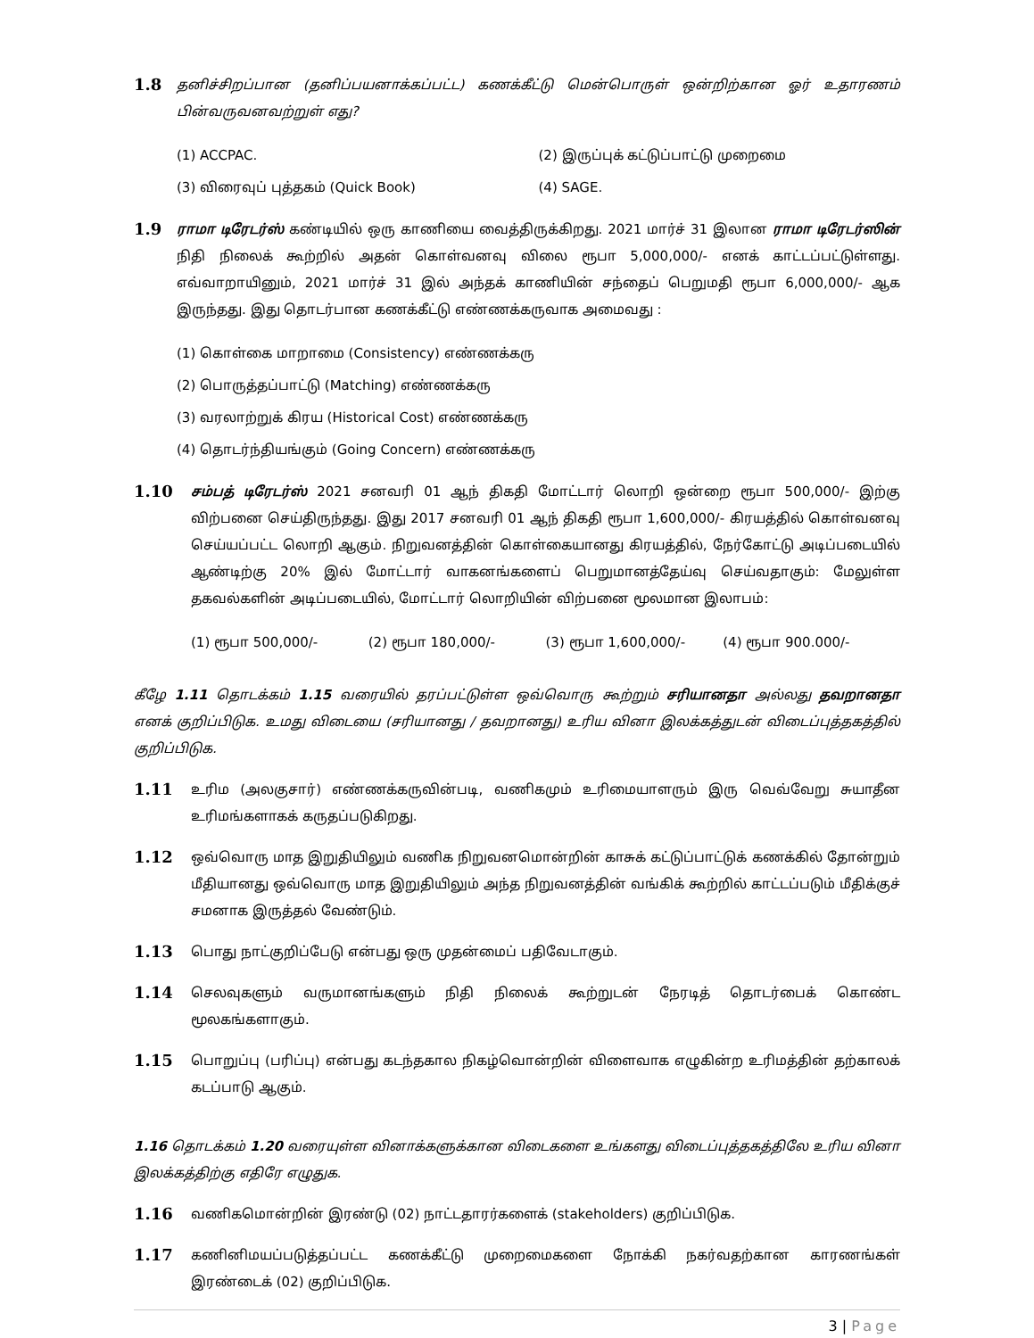1.8
தனிச்சிறப்பான (தனிப்பயனாக்கப்பட்ட) கணக்கீட்டு மென்பொருள் ஒன்றிற்கான ஓர் உதாரணம் பின்வருவனவற்றுள் எது?
(1) ACCPAC. (2) இருப்புக் கட்டுப்பாட்டு முறைமை
(3) விரைவுப் புத்தகம் (Quick Book) (4) SAGE.
1.9
ராமா டிரேடர்ஸ் கண்டியில் ஒரு காணியை வைத்திருக்கிறது. 2021 மார்ச் 31 இலான ராமா டிரேடர்ஸின் நிதி நிலைக் கூற்றில் அதன் கொள்வனவு விலை ரூபா 5,000,000/- எனக் காட்டப்பட்டுள்ளது. எவ்வாறாயினும், 2021 மார்ச் 31 இல் அந்தக் காணியின் சந்தைப் பெறுமதி ரூபா 6,000,000/- ஆக இருந்தது. இது தொடர்பான கணக்கீட்டு எண்ணக்கருவாக அமைவது :
(1) கொள்கை மாறாமை (Consistency) எண்ணக்கரு
(2) பொருத்தப்பாட்டு (Matching) எண்ணக்கரு
(3) வரலாற்றுக் கிரய (Historical Cost) எண்ணக்கரு
(4) தொடர்ந்தியங்கும் (Going Concern) எண்ணக்கரு
1.10
சம்பத் டிரேடர்ஸ் 2021 சனவரி 01 ஆந் திகதி மோட்டார் லொறி ஒன்றை ரூபா 500,000/- இற்கு விற்பனை செய்திருந்தது. இது 2017 சனவரி 01 ஆந் திகதி ரூபா 1,600,000/- கிரயத்தில் கொள்வனவு செய்யப்பட்ட லொறி ஆகும். நிறுவனத்தின் கொள்கையானது கிரயத்தில், நேர்கோட்டு அடிப்படையில் ஆண்டிற்கு 20% இல் மோட்டார் வாகனங்களைப் பெறுமானத்தேய்வு செய்வதாகும்: மேலுள்ள தகவல்களின் அடிப்படையில், மோட்டார் லொறியின் விற்பனை மூலமான இலாபம்:
(1) ரூபா 500,000/- (2) ரூபா 180,000/- (3) ரூபா 1,600,000/- (4) ரூபா 900.000/-
கீழே 1.11 தொடக்கம் 1.15 வரையில் தரப்பட்டுள்ள ஒவ்வொரு கூற்றும் சரியானதா அல்லது தவறானதா எனக் குறிப்பிடுக. உமது விடையை (சரியானது / தவறானது) உரிய வினா இலக்கத்துடன் விடைப்புத்தகத்தில் குறிப்பிடுக.
1.11
உரிம (அலகுசார்) எண்ணக்கருவின்படி, வணிகமும் உரிமையாளரும் இரு வெவ்வேறு சுயாதீன உரிமங்களாகக் கருதப்படுகிறது.
1.12
ஒவ்வொரு மாத இறுதியிலும் வணிக நிறுவனமொன்றின் காசுக் கட்டுப்பாட்டுக் கணக்கில் தோன்றும் மீதியானது ஒவ்வொரு மாத இறுதியிலும் அந்த நிறுவனத்தின் வங்கிக் கூற்றில் காட்டப்படும் மீதிக்குச் சமனாக இருத்தல் வேண்டும்.
1.13
பொது நாட்குறிப்பேடு என்பது ஒரு முதன்மைப் பதிவேடாகும்.
1.14
செலவுகளும் வருமானங்களும் நிதி நிலைக் கூற்றுடன் நேரடித் தொடர்பைக் கொண்ட மூலகங்களாகும்.
1.15
பொறுப்பு (பரிப்பு) என்பது கடந்தகால நிகழ்வொன்றின் விளைவாக எழுகின்ற உரிமத்தின் தற்காலக் கடப்பாடு ஆகும்.
1.16 தொடக்கம் 1.20 வரையுள்ள வினாக்களுக்கான விடைகளை உங்களது விடைப்புத்தகத்திலே உரிய வினா இலக்கத்திற்கு எதிரே எழுதுக.
1.16
வணிகமொன்றின் இரண்டு (02) நாட்டதாரர்களைக் (stakeholders) குறிப்பிடுக.
1.17
கணினிமயப்படுத்தப்பட்ட கணக்கீட்டு முறைமைகளை நோக்கி நகர்வதற்கான காரணங்கள் இரண்டைக் (02) குறிப்பிடுக.
3 | Page